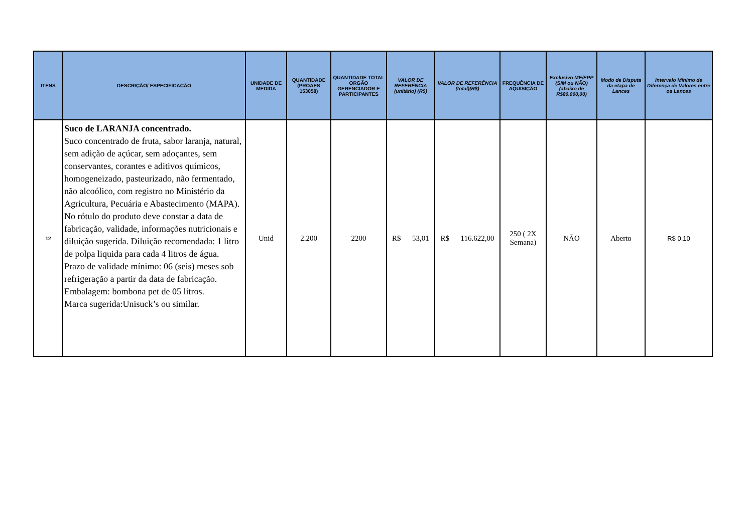| ITENS | DESCRIÇÃO/ ESPECIFICAÇÃO | UNIDADE DE MEDIDA | QUANTIDADE (PROAES 153058) | QUANTIDADE TOTAL ORGÃO GERENCIADOR E PARTICIPANTES | VALOR DE REFERÊNCIA (unitário) (R$) | VALOR DE REFERÊNCIA (total)(R$) | FREQUÊNCIA DE AQUISIÇÃO | Exclusivo ME/EPP (SIM ou NÃO) (abaixo de R$80.000,00) | Modo de Disputa da etapa de Lances | Intervalo Mínimo de Diferença de Valores entre os Lances |
| --- | --- | --- | --- | --- | --- | --- | --- | --- | --- | --- |
| 12 | Suco de LARANJA concentrado. Suco concentrado de fruta, sabor laranja, natural, sem adição de açúcar, sem adoçantes, sem conservantes, corantes e aditivos químicos, homogeneizado, pasteurizado, não fermentado, não alcoólico, com registro no Ministério da Agricultura, Pecuária e Abastecimento (MAPA). No rótulo do produto deve constar a data de fabricação, validade, informações nutricionais e diluição sugerida. Diluição recomendada: 1 litro de polpa liquida para cada 4 litros de água. Prazo de validade mínimo: 06 (seis) meses sob refrigeração a partir da data de fabricação. Embalagem: bombona pet de 05 litros. Marca sugerida:Unisuck’s ou similar. | Unid | 2.200 | 2200 | R$ 53,01 | R$ 116.622,00 | 250 ( 2X Semana) | NÃO | Aberto | R$ 0,10 |